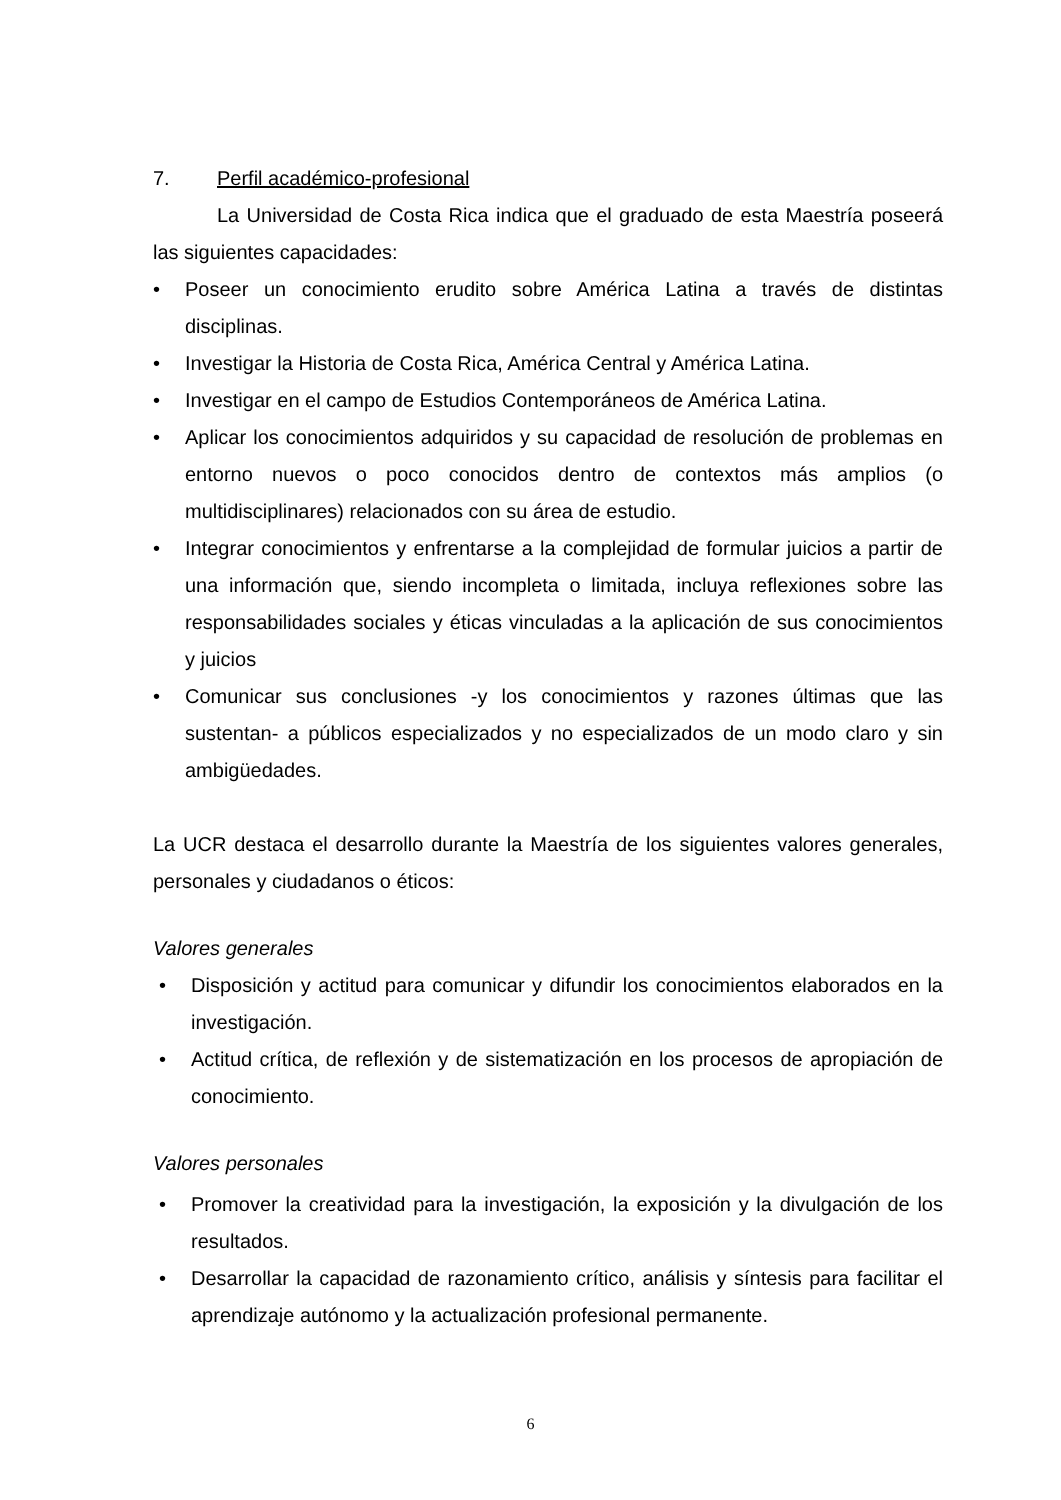7. Perfil académico-profesional
La Universidad de Costa Rica indica que el graduado de esta Maestría poseerá las siguientes capacidades:
• Poseer un conocimiento erudito sobre América Latina a través de distintas disciplinas.
• Investigar la Historia de Costa Rica, América Central y América Latina.
• Investigar en el campo de Estudios Contemporáneos de América Latina.
• Aplicar los conocimientos adquiridos y su capacidad de resolución de problemas en entorno nuevos o poco conocidos dentro de contextos más amplios (o multidisciplinares) relacionados con su área de estudio.
• Integrar conocimientos y enfrentarse a la complejidad de formular juicios a partir de una información que, siendo incompleta o limitada, incluya reflexiones sobre las responsabilidades sociales y éticas vinculadas a la aplicación de sus conocimientos y juicios
• Comunicar sus conclusiones -y los conocimientos y razones últimas que las sustentan- a públicos especializados y no especializados de un modo claro y sin ambigüedades.
La UCR destaca el desarrollo durante la Maestría de los siguientes valores generales, personales y ciudadanos o éticos:
Valores generales
• Disposición y actitud para comunicar y difundir los conocimientos elaborados en la investigación.
• Actitud crítica, de reflexión y de sistematización en los procesos de apropiación de conocimiento.
Valores personales
• Promover la creatividad para la investigación, la exposición y la divulgación de los resultados.
• Desarrollar la capacidad de razonamiento crítico, análisis y síntesis para facilitar el aprendizaje autónomo y la actualización profesional permanente.
6